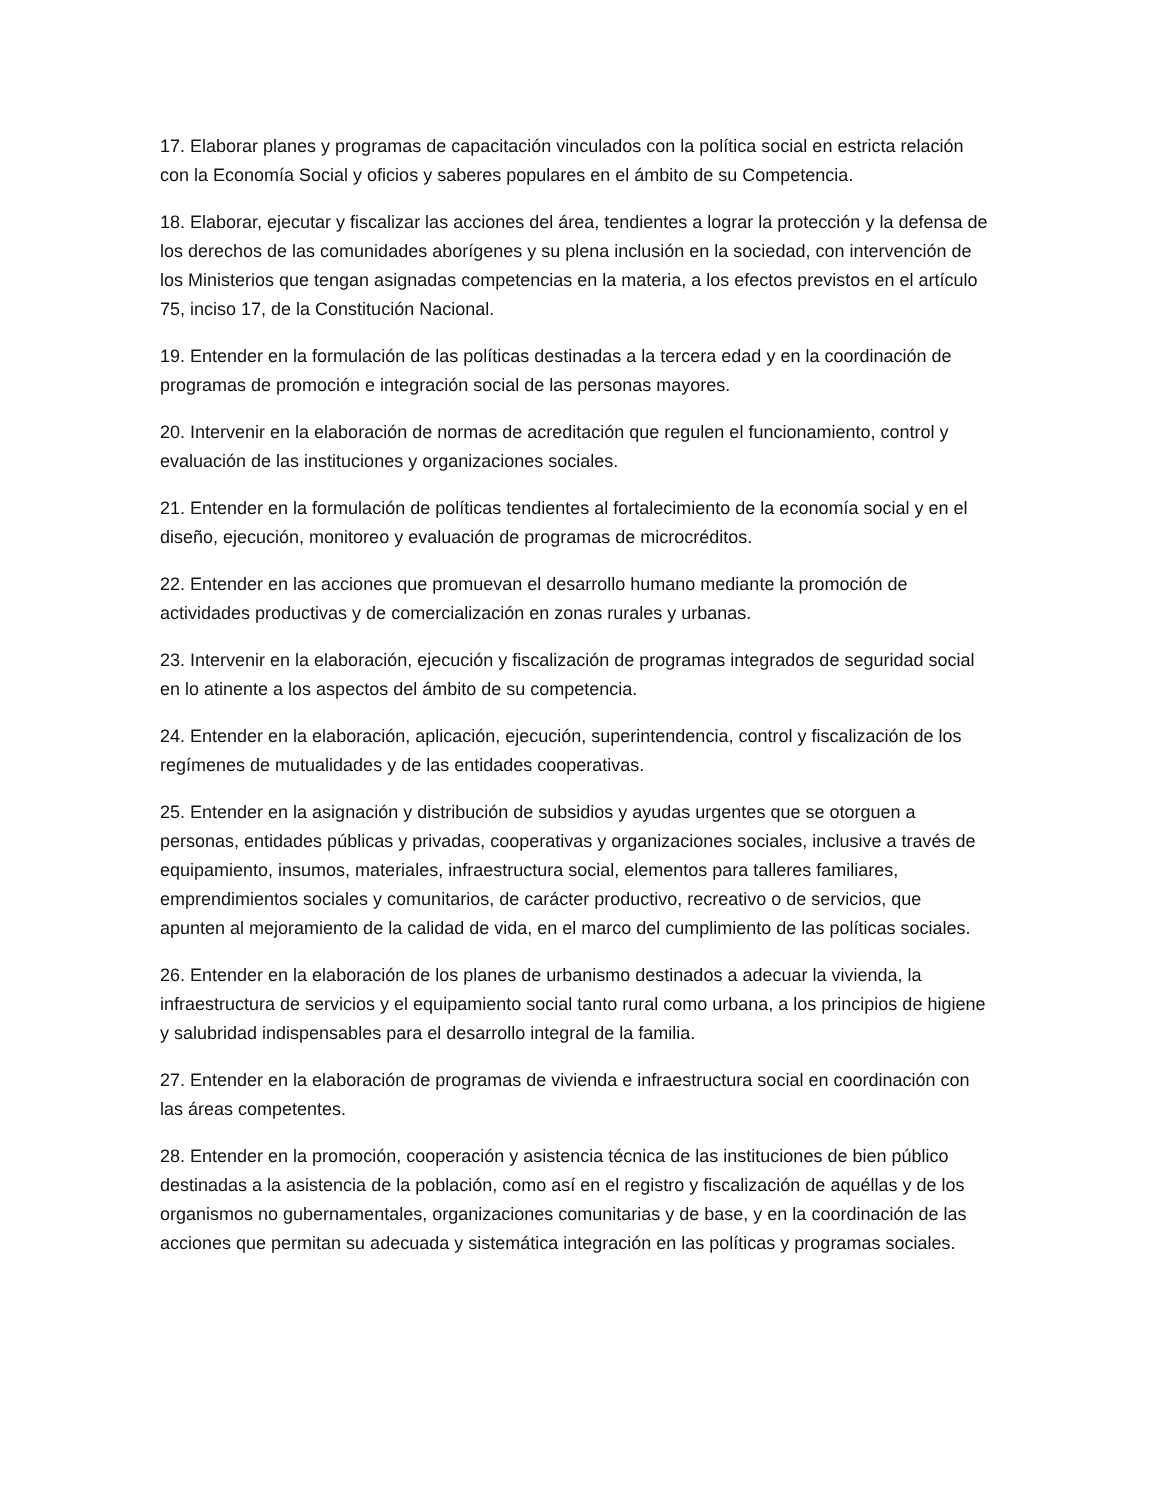17. Elaborar planes y programas de capacitación vinculados con la política social en estricta relación con la Economía Social y oficios y saberes populares en el ámbito de su Competencia.
18. Elaborar, ejecutar y fiscalizar las acciones del área, tendientes a lograr la protección y la defensa de los derechos de las comunidades aborígenes y su plena inclusión en la sociedad, con intervención de los Ministerios que tengan asignadas competencias en la materia, a los efectos previstos en el artículo 75, inciso 17, de la Constitución Nacional.
19. Entender en la formulación de las políticas destinadas a la tercera edad y en la coordinación de programas de promoción e integración social de las personas mayores.
20. Intervenir en la elaboración de normas de acreditación que regulen el funcionamiento, control y evaluación de las instituciones y organizaciones sociales.
21. Entender en la formulación de políticas tendientes al fortalecimiento de la economía social y en el diseño, ejecución, monitoreo y evaluación de programas de microcréditos.
22. Entender en las acciones que promuevan el desarrollo humano mediante la promoción de actividades productivas y de comercialización en zonas rurales y urbanas.
23. Intervenir en la elaboración, ejecución y fiscalización de programas integrados de seguridad social en lo atinente a los aspectos del ámbito de su competencia.
24. Entender en la elaboración, aplicación, ejecución, superintendencia, control y fiscalización de los regímenes de mutualidades y de las entidades cooperativas.
25. Entender en la asignación y distribución de subsidios y ayudas urgentes que se otorguen a personas, entidades públicas y privadas, cooperativas y organizaciones sociales, inclusive a través de equipamiento, insumos, materiales, infraestructura social, elementos para talleres familiares, emprendimientos sociales y comunitarios, de carácter productivo, recreativo o de servicios, que apunten al mejoramiento de la calidad de vida, en el marco del cumplimiento de las políticas sociales.
26. Entender en la elaboración de los planes de urbanismo destinados a adecuar la vivienda, la infraestructura de servicios y el equipamiento social tanto rural como urbana, a los principios de higiene y salubridad indispensables para el desarrollo integral de la familia.
27. Entender en la elaboración de programas de vivienda e infraestructura social en coordinación con las áreas competentes.
28. Entender en la promoción, cooperación y asistencia técnica de las instituciones de bien público destinadas a la asistencia de la población, como así en el registro y fiscalización de aquéllas y de los organismos no gubernamentales, organizaciones comunitarias y de base, y en la coordinación de las acciones que permitan su adecuada y sistemática integración en las políticas y programas sociales.